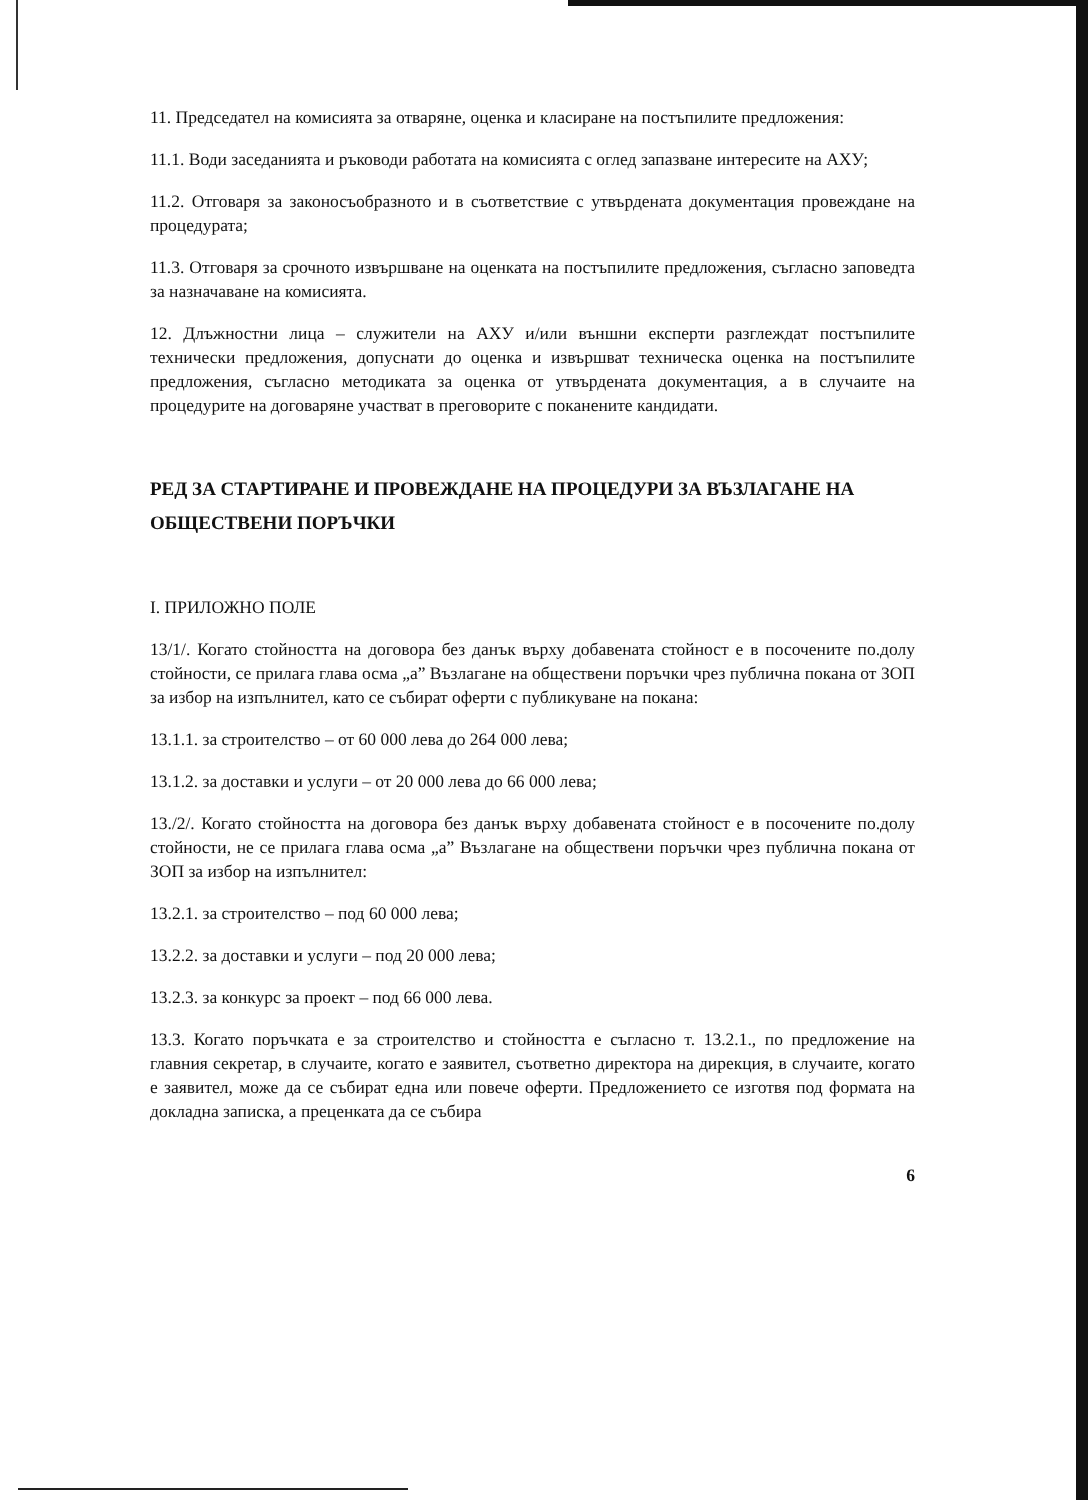11. Председател на комисията за отваряне, оценка и класиране на постъпилите предложения:
11.1. Води заседанията и ръководи работата на комисията с оглед запазване интересите на АХУ;
11.2. Отговаря за законосъобразното и в съответствие с утвърдената документация провеждане на процедурата;
11.3. Отговаря за срочното извършване на оценката на постъпилите предложения, съгласно заповедта за назначаване на комисията.
12. Длъжностни лица – служители на АХУ и/или външни експерти разглеждат постъпилите технически предложения, допуснати до оценка и извършват техническа оценка на постъпилите предложения, съгласно методиката за оценка от утвърдената документация, а в случаите на процедурите на договаряне участват в преговорите с поканените кандидати.
РЕД ЗА СТАРТИРАНЕ И ПРОВЕЖДАНЕ НА ПРОЦЕДУРИ ЗА ВЪЗЛАГАНЕ НА ОБЩЕСТВЕНИ ПОРЪЧКИ
I. ПРИЛОЖНО ПОЛЕ
13/1/. Когато стойността на договора без данък върху добавената стойност е в посочените по.долу стойности, се прилага глава осма „а” Възлагане на обществени поръчки чрез публична покана от ЗОП за избор на изпълнител, като се събират оферти с публикуване на покана:
13.1.1. за строителство – от 60 000 лева до 264 000 лева;
13.1.2. за доставки и услуги – от 20 000 лева до 66 000 лева;
13./2/. Когато стойността на договора без данък върху добавената стойност е в посочените по.долу стойности, не се прилага глава осма „а” Възлагане на обществени поръчки чрез публична покана от ЗОП за избор на изпълнител:
13.2.1. за строителство – под 60 000 лева;
13.2.2. за доставки и услуги – под 20 000 лева;
13.2.3. за конкурс за проект – под 66 000 лева.
13.3. Когато поръчката е за строителство и стойността е съгласно т. 13.2.1., по предложение на главния секретар, в случаите, когато е заявител, съответно директора на дирекция, в случаите, когато е заявител, може да се събират една или повече оферти. Предложението се изготвя под формата на докладна записка, а преценката да се събира
6